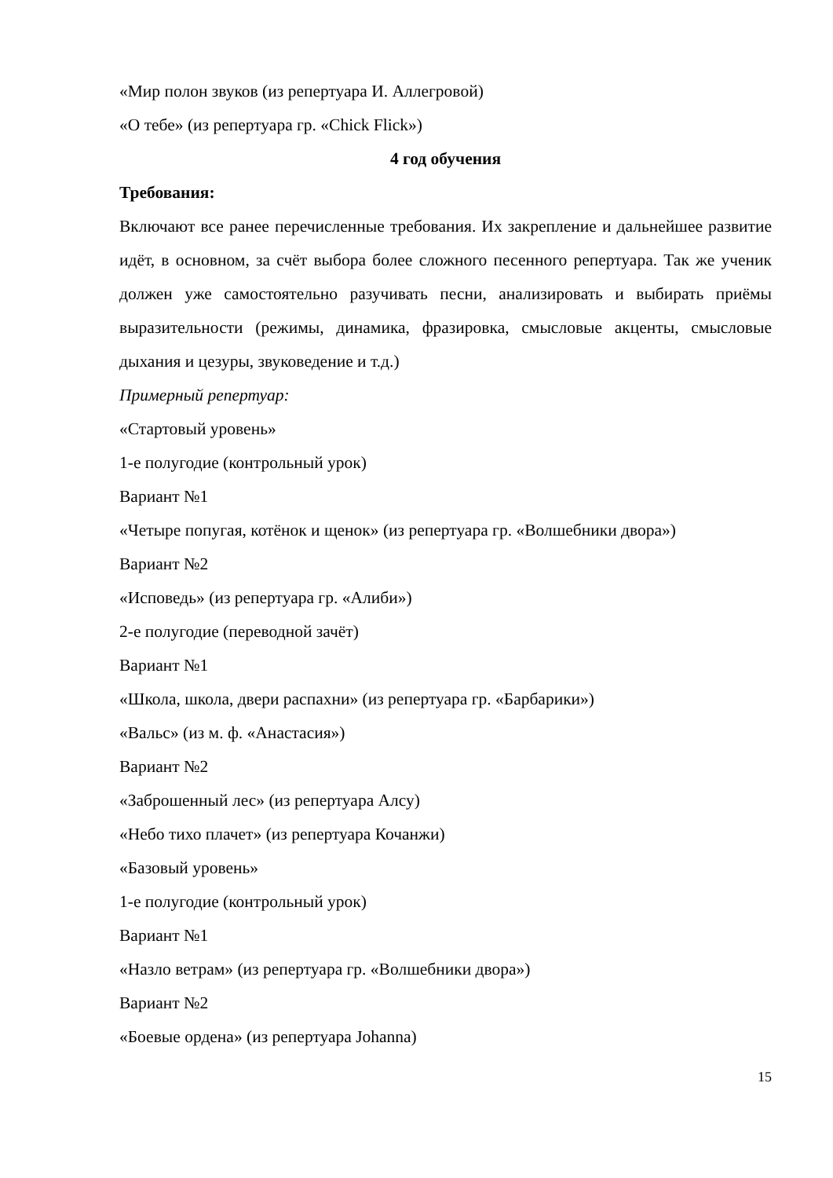«Мир полон звуков (из репертуара И. Аллегровой)
«О тебе» (из репертуара гр. «Chick Flick»)
4 год обучения
Требования:
Включают все ранее перечисленные требования. Их закрепление и дальнейшее развитие идёт, в основном, за счёт выбора более сложного песенного репертуара. Так же ученик должен уже самостоятельно разучивать песни, анализировать и выбирать приёмы выразительности (режимы, динамика, фразировка, смысловые акценты, смысловые дыхания и цезуры, звуковедение и т.д.)
Примерный репертуар:
«Стартовый уровень»
1-е полугодие (контрольный урок)
Вариант №1
«Четыре попугая, котёнок и щенок» (из репертуара гр. «Волшебники двора»)
Вариант №2
«Исповедь» (из репертуара гр. «Алиби»)
2-е полугодие (переводной зачёт)
Вариант №1
«Школа, школа, двери распахни» (из репертуара гр. «Барбарики»)
«Вальс» (из м. ф. «Анастасия»)
Вариант №2
«Заброшенный лес» (из репертуара Алсу)
«Небо тихо плачет» (из репертуара Кочанжи)
«Базовый уровень»
1-е полугодие (контрольный урок)
Вариант №1
«Назло ветрам» (из репертуара гр. «Волшебники двора»)
Вариант №2
«Боевые ордена» (из репертуара Johanna)
15